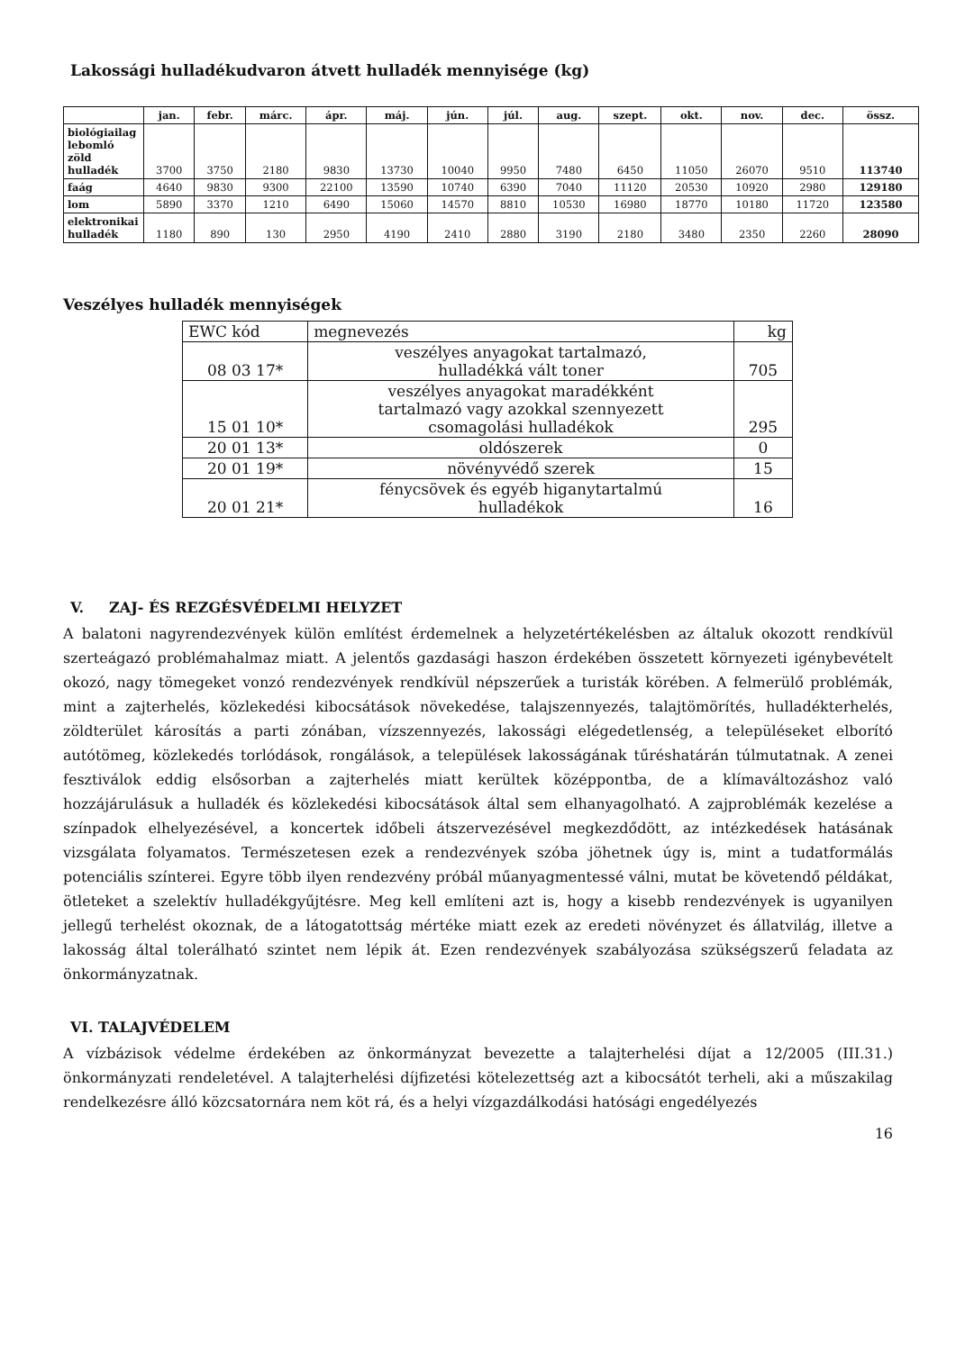Lakossági hulladékudvaron átvett hulladék mennyisége (kg)
| | jan. | febr. | márc. | ápr. | máj. | jún. | júl. | aug. | szept. | okt. | nov. | dec. | össz. |
| --- | --- | --- | --- | --- | --- | --- | --- | --- | --- | --- | --- | --- | --- |
| biológiailag lebomló zöld hulladék | 3700 | 3750 | 2180 | 9830 | 13730 | 10040 | 9950 | 7480 | 6450 | 11050 | 26070 | 9510 | 113740 |
| faág | 4640 | 9830 | 9300 | 22100 | 13590 | 10740 | 6390 | 7040 | 11120 | 20530 | 10920 | 2980 | 129180 |
| lom | 5890 | 3370 | 1210 | 6490 | 15060 | 14570 | 8810 | 10530 | 16980 | 18770 | 10180 | 11720 | 123580 |
| elektronikai hulladék | 1180 | 890 | 130 | 2950 | 4190 | 2410 | 2880 | 3190 | 2180 | 3480 | 2350 | 2260 | 28090 |
Veszélyes hulladék mennyiségek
| EWC kód | megnevezés | kg |
| --- | --- | --- |
| 08 03 17* | veszélyes anyagokat tartalmazó, hulladékká vált toner | 705 |
| 15 01 10* | veszélyes anyagokat maradékként tartalmazó vagy azokkal szennyezett csomagolási hulladékok | 295 |
| 20 01 13* | oldószerek | 0 |
| 20 01 19* | növényvédő szerek | 15 |
| 20 01 21* | fénycsövek és egyéb higanytartalmú hulladékok | 16 |
V. ZAJ- ÉS REZGÉSVÉDELMI HELYZET
A balatoni nagyrendezvények külön említést érdemelnek a helyzetértékelésben az általuk okozott rendkívül szerteágazó problémahalmaz miatt. A jelentős gazdasági haszon érdekében összetett környezeti igénybevételt okozó, nagy tömegeket vonzó rendezvények rendkívül népszerűek a turisták körében. A felmerülő problémák, mint a zajterhelés, közlekedési kibocsátások növekedése, talajszennyezés, talajtömörítés, hulladékterhelés, zöldterület károsítás a parti zónában, vízszennyezés, lakossági elégedetlenség, a településeket elborító autótömeg, közlekedés torlódások, rongálások, a települések lakosságának tűréshatárán túlmutatnak. A zenei fesztiválok eddig elsősorban a zajterhelés miatt kerültek középpontba, de a klímaváltozáshoz való hozzájárulásuk a hulladék és közlekedési kibocsátások által sem elhanyagolható. A zajproblémák kezelése a színpadok elhelyezésével, a koncertek időbeli átszervezésével megkezdődött, az intézkedések hatásának vizsgálata folyamatos. Természetesen ezek a rendezvények szóba jöhetnek úgy is, mint a tudatformálás potenciális színterei. Egyre több ilyen rendezvény próbál műanyagmentessé válni, mutat be követendő példákat, ötleteket a szelektív hulladékgyűjtésre. Meg kell említeni azt is, hogy a kisebb rendezvények is ugyanilyen jellegű terhelést okoznak, de a látogatottság mértéke miatt ezek az eredeti növényzet és állatvilág, illetve a lakosság által tolerálható szintet nem lépik át. Ezen rendezvények szabályozása szükségszerű feladata az önkormányzatnak.
VI. TALAJVÉDELEM
A vízbázisok védelme érdekében az önkormányzat bevezette a talajterhelési díjat a 12/2005 (III.31.) önkormányzati rendeletével. A talajterhelési díjfizetési kötelezettség azt a kibocsátót terheli, aki a műszakilag rendelkezésre álló közcsatornára nem köt rá, és a helyi vízgazdálkodási hatósági engedélyezés
16